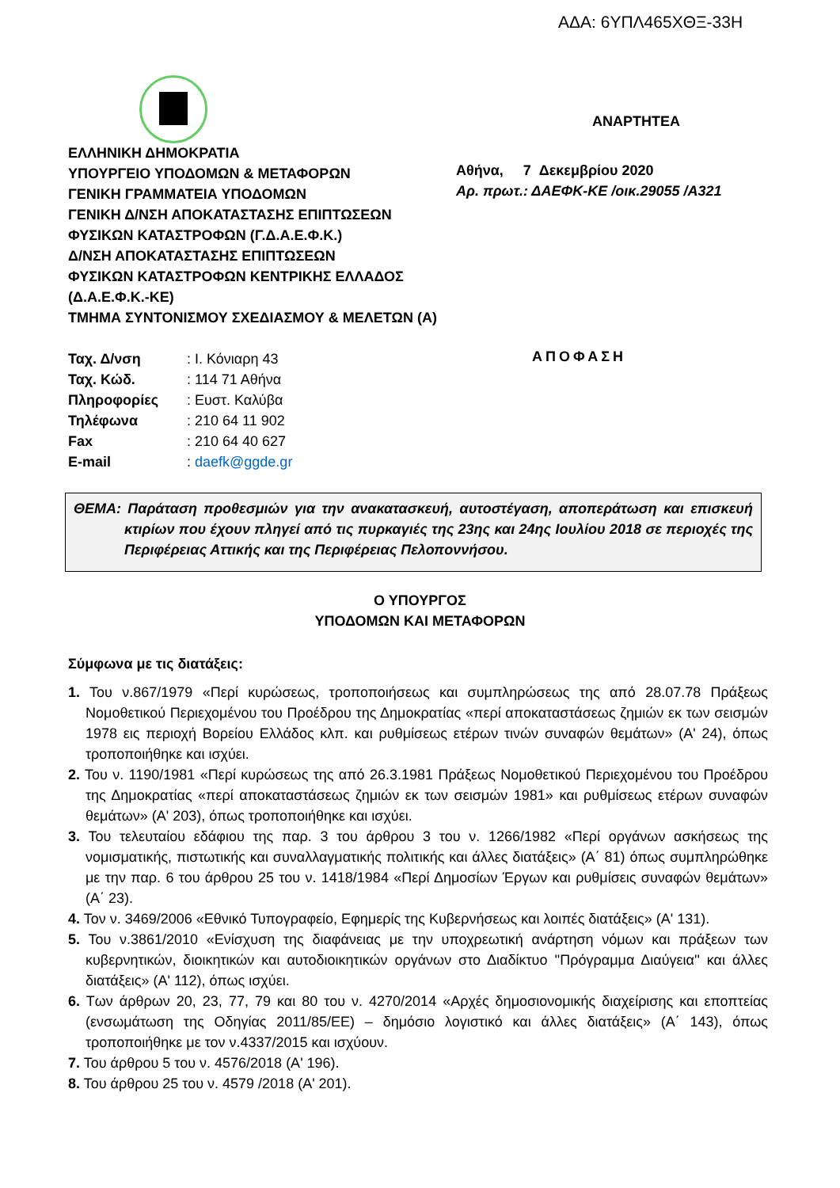ΑΔΑ: 6ΥΠΛ465ΧΘΞ-33Η
ΕΛΛΗΝΙΚΗ ΔΗΜΟΚΡΑΤΙΑ
ΥΠΟΥΡΓΕΙΟ ΥΠΟΔΟΜΩΝ & ΜΕΤΑΦΟΡΩΝ
ΓΕΝΙΚΗ ΓΡΑΜΜΑΤΕΙΑ ΥΠΟΔΟΜΩΝ
ΓΕΝΙΚΗ Δ/ΝΣΗ ΑΠΟΚΑΤΑΣΤΑΣΗΣ ΕΠΙΠΤΩΣΕΩΝ
ΦΥΣΙΚΩΝ ΚΑΤΑΣΤΡΟΦΩΝ (Γ.Δ.Α.Ε.Φ.Κ.)
Δ/ΝΣΗ ΑΠΟΚΑΤΑΣΤΑΣΗΣ ΕΠΙΠΤΩΣΕΩΝ
ΦΥΣΙΚΩΝ ΚΑΤΑΣΤΡΟΦΩΝ ΚΕΝΤΡΙΚΗΣ ΕΛΛΑΔΟΣ
(Δ.Α.Ε.Φ.Κ.-ΚΕ)
ΤΜΗΜΑ ΣΥΝΤΟΝΙΣΜΟΥ ΣΧΕΔΙΑΣΜΟΥ & ΜΕΛΕΤΩΝ (Α)
ΑΝΑΡΤΗΤΕΑ
Αθήνα, 7 Δεκεμβρίου 2020
Αρ. πρωτ.: ΔΑΕΦΚ-ΚΕ /οικ.29055 /Α321
| Ταχ. Δ/νση | : Ι. Κόνιαρη 43 |
| Ταχ. Κώδ. | : 114 71 Αθήνα |
| Πληροφορίες | : Ευστ. Καλύβα |
| Τηλέφωνα | : 210 64 11 902 |
| Fax | : 210 64 40 627 |
| E-mail | : daefk@ggde.gr |
ΑΠΟΦΑΣΗ
ΘΕΜΑ: Παράταση προθεσμιών για την ανακατασκευή, αυτοστέγαση, αποπεράτωση και επισκευή κτιρίων που έχουν πληγεί από τις πυρκαγιές της 23ης και 24ης Ιουλίου 2018 σε περιοχές της Περιφέρειας Αττικής και της Περιφέρειας Πελοποννήσου.
Ο ΥΠΟΥΡΓΟΣ
ΥΠΟΔΟΜΩΝ ΚΑΙ ΜΕΤΑΦΟΡΩΝ
Σύμφωνα με τις διατάξεις:
1. Του ν.867/1979 «Περί κυρώσεως, τροποποιήσεως και συμπληρώσεως της από 28.07.78 Πράξεως Νομοθετικού Περιεχομένου του Προέδρου της Δημοκρατίας «περί αποκαταστάσεως ζημιών εκ των σεισμών 1978 εις περιοχή Βορείου Ελλάδος κλπ. και ρυθμίσεως ετέρων τινών συναφών θεμάτων» (Α' 24), όπως τροποποιήθηκε και ισχύει.
2. Του ν. 1190/1981 «Περί κυρώσεως της από 26.3.1981 Πράξεως Νομοθετικού Περιεχομένου του Προέδρου της Δημοκρατίας «περί αποκαταστάσεως ζημιών εκ των σεισμών 1981» και ρυθμίσεως ετέρων συναφών θεμάτων» (Α' 203), όπως τροποποιήθηκε και ισχύει.
3. Του τελευταίου εδάφιου της παρ. 3 του άρθρου 3 του ν. 1266/1982 «Περί οργάνων ασκήσεως της νομισματικής, πιστωτικής και συναλλαγματικής πολιτικής και άλλες διατάξεις» (Α΄ 81) όπως συμπληρώθηκε με την παρ. 6 του άρθρου 25 του ν. 1418/1984 «Περί Δημοσίων Έργων και ρυθμίσεις συναφών θεμάτων» (Α΄ 23).
4. Τον ν. 3469/2006 «Εθνικό Τυπογραφείο, Εφημερίς της Κυβερνήσεως και λοιπές διατάξεις» (Α' 131).
5. Του ν.3861/2010 «Ενίσχυση της διαφάνειας με την υποχρεωτική ανάρτηση νόμων και πράξεων των κυβερνητικών, διοικητικών και αυτοδιοικητικών οργάνων στο Διαδίκτυο ''Πρόγραμμα Διαύγεια'' και άλλες διατάξεις» (Α' 112), όπως ισχύει.
6. Των άρθρων 20, 23, 77, 79 και 80 του ν. 4270/2014 «Αρχές δημοσιονομικής διαχείρισης και εποπτείας (ενσωμάτωση της Οδηγίας 2011/85/ΕΕ) – δημόσιο λογιστικό και άλλες διατάξεις» (Α΄ 143), όπως τροποποιήθηκε με τον ν.4337/2015 και ισχύουν.
7. Του άρθρου 5 του ν. 4576/2018 (Α' 196).
8. Του άρθρου 25 του ν. 4579 /2018 (Α' 201).